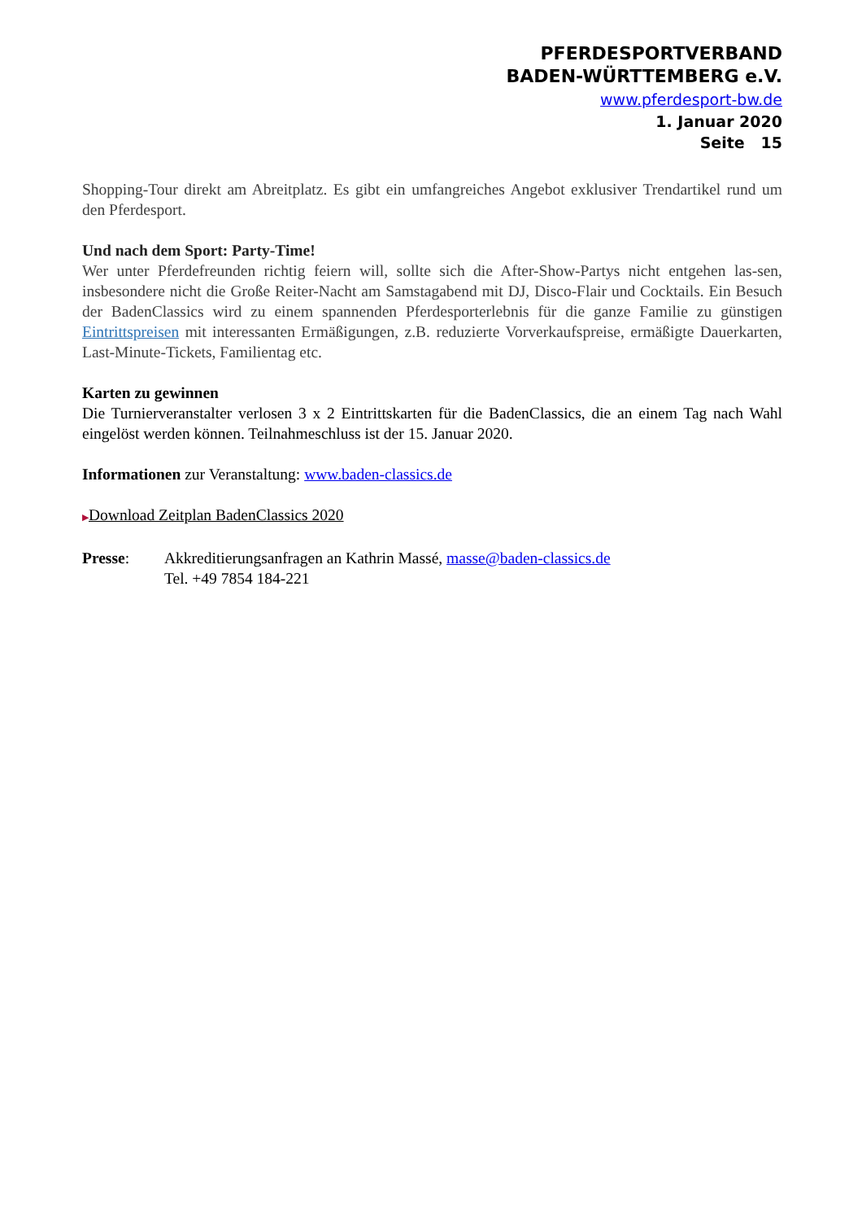PFERDESPORTVERBAND
BADEN-WÜRTTEMBERG e.V.
www.pferdesport-bw.de
1. Januar 2020
Seite 15
Shopping-Tour direkt am Abreitplatz. Es gibt ein umfangreiches Angebot exklusiver Trendartikel rund um den Pferdesport.
Und nach dem Sport: Party-Time!
Wer unter Pferdefreunden richtig feiern will, sollte sich die After-Show-Partys nicht entgehen las-sen, insbesondere nicht die Große Reiter-Nacht am Samstagabend mit DJ, Disco-Flair und Cocktails. Ein Besuch der BadenClassics wird zu einem spannenden Pferdesporterlebnis für die ganze Familie zu günstigen Eintrittspreisen mit interessanten Ermäßigungen, z.B. reduzierte Vorverkaufspreise, ermäßigte Dauerkarten, Last-Minute-Tickets, Familientag etc.
Karten zu gewinnen
Die Turnierveranstalter verlosen 3 x 2 Eintrittskarten für die BadenClassics, die an einem Tag nach Wahl eingelöst werden können. Teilnahmeschluss ist der 15. Januar 2020.
Informationen zur Veranstaltung: www.baden-classics.de
▶Download Zeitplan BadenClassics 2020
Presse: Akkreditierungsanfragen an Kathrin Massé, masse@baden-classics.de
Tel. +49 7854 184-221